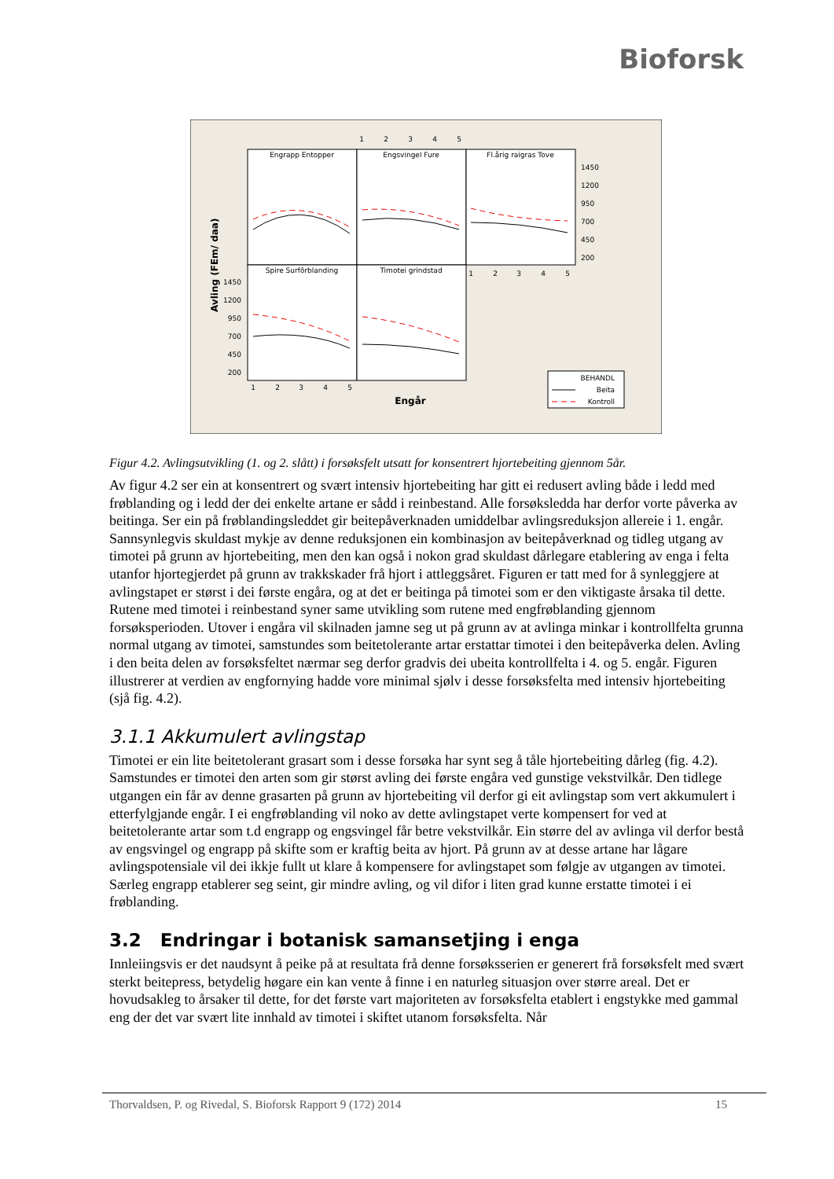Bioforsk
Engrapp Entopper
Engsvingel Fure
Fl.årig raigras Tove
Spire Surfôrblanding
Timotei grindstad
1
2
3
4
5
1
2
3
4
5
1
2
3
4
5
Engår
1450
1200
950
700
450
200
1450
1200
950
700
450
200
Avling (FEm/ daa)
BEHANDL
Beita
Kontroll
Figur 4.2. Avlingsutvikling (1. og 2. slått) i forsøksfelt utsatt for konsentrert hjortebeiting gjennom 5år.
Av figur 4.2 ser ein at konsentrert og svært intensiv hjortebeiting har gitt ei redusert avling både i ledd med frøblanding og i ledd der dei enkelte artane er sådd i reinbestand. Alle forsøksledda har derfor vorte påverka av beitinga. Ser ein på frøblandingsleddet gir beitepåverknaden umiddelbar avlingsreduksjon allereie i 1. engår. Sannsynlegvis skuldast mykje av denne reduksjonen ein kombinasjon av beitepåverknad og tidleg utgang av timotei på grunn av hjortebeiting, men den kan også i nokon grad skuldast dårlegare etablering av enga i felta utanfor hjortegjerdet på grunn av trakkskader frå hjort i attleggsåret. Figuren er tatt med for å synleggjere at avlingstapet er størst i dei første engåra, og at det er beitinga på timotei som er den viktigaste årsaka til dette. Rutene med timotei i reinbestand syner same utvikling som rutene med engfrøblanding gjennom forsøksperioden. Utover i engåra vil skilnaden jamne seg ut på grunn av at avlinga minkar i kontrollfelta grunna normal utgang av timotei, samstundes som beitetolerante artar erstattar timotei i den beitepåverka delen. Avling i den beita delen av forsøksfeltet nærmar seg derfor gradvis dei ubeita kontrollfelta i 4. og 5. engår. Figuren illustrerer at verdien av engfornying hadde vore minimal sjølv i desse forsøksfelta med intensiv hjortebeiting (sjå fig. 4.2).
3.1.1 Akkumulert avlingstap
Timotei er ein lite beitetolerant grasart som i desse forsøka har synt seg å tåle hjortebeiting dårleg (fig. 4.2). Samstundes er timotei den arten som gir størst avling dei første engåra ved gunstige vekstvilkår. Den tidlege utgangen ein får av denne grasarten på grunn av hjortebeiting vil derfor gi eit avlingstap som vert akkumulert i etterfylgjande engår. I ei engfrøblanding vil noko av dette avlingstapet verte kompensert for ved at beitetolerante artar som t.d engrapp og engsvingel får betre vekstvilkår. Ein større del av avlinga vil derfor bestå av engsvingel og engrapp på skifte som er kraftig beita av hjort. På grunn av at desse artane har lågare avlingspotensiale vil dei ikkje fullt ut klare å kompensere for avlingstapet som følgje av utgangen av timotei. Særleg engrapp etablerer seg seint, gir mindre avling, og vil difor i liten grad kunne erstatte timotei i ei frøblanding.
3.2 Endringar i botanisk samansetjing i enga
Innleiingsvis er det naudsynt å peike på at resultata frå denne forsøksserien er generert frå forsøksfelt med svært sterkt beitepress, betydelig høgare ein kan vente å finne i en naturleg situasjon over større areal. Det er hovudsakleg to årsaker til dette, for det første vart majoriteten av forsøksfelta etablert i engstykke med gammal eng der det var svært lite innhald av timotei i skiftet utanom forsøksfelta. Når
Thorvaldsen, P. og Rivedal, S. Bioforsk Rapport 9 (172) 2014 15